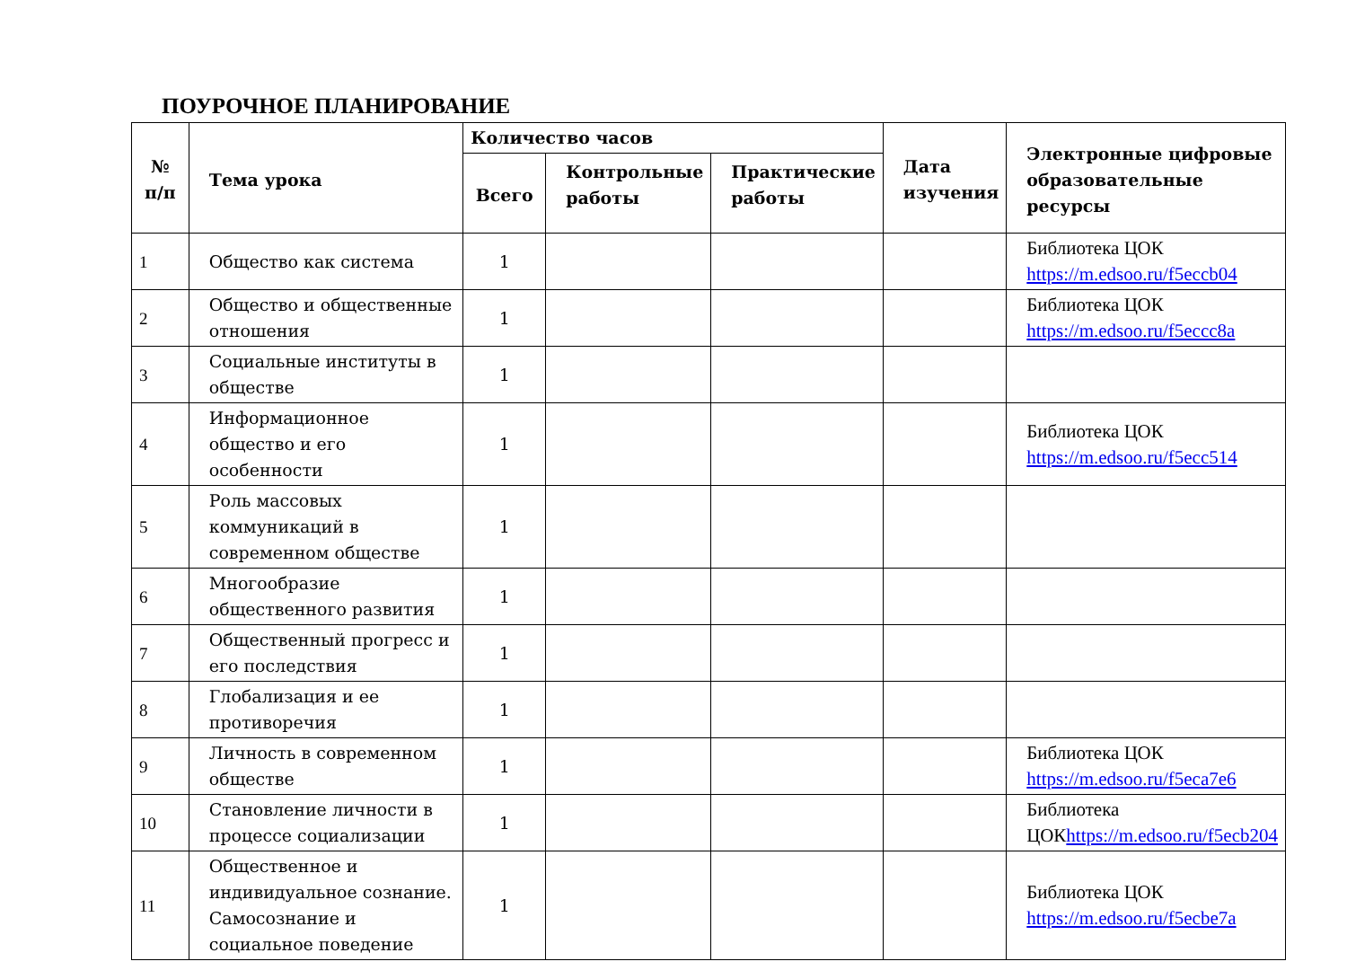ПОУРОЧНОЕ ПЛАНИРОВАНИЕ
| № п/п | Тема урока | Количество часов | | | Дата изучения | Электронные цифровые образовательные ресурсы |
| --- | --- | --- | --- | --- | --- | --- |
| | | Всего | Контрольные работы | Практические работы | | |
| 1 | Общество как система | 1 | | | | Библиотека ЦОК https://m.edsoo.ru/f5eccb04 |
| 2 | Общество и общественные отношения | 1 | | | | Библиотека ЦОК https://m.edsoo.ru/f5eccc8a |
| 3 | Социальные институты в обществе | 1 | | | | |
| 4 | Информационное общество и его особенности | 1 | | | | Библиотека ЦОК https://m.edsoo.ru/f5ecc514 |
| 5 | Роль массовых коммуникаций в современном обществе | 1 | | | | |
| 6 | Многообразие общественного развития | 1 | | | | |
| 7 | Общественный прогресс и его последствия | 1 | | | | |
| 8 | Глобализация и ее противоречия | 1 | | | | |
| 9 | Личность в современном обществе | 1 | | | | Библиотека ЦОК https://m.edsoo.ru/f5eca7e6 |
| 10 | Становление личности в процессе социализации | 1 | | | | Библиотека ЦОК https://m.edsoo.ru/f5ecb204 |
| 11 | Общественное и индивидуальное сознание. Самосознание и социальное поведение | 1 | | | | Библиотека ЦОК https://m.edsoo.ru/f5ecbe7a |